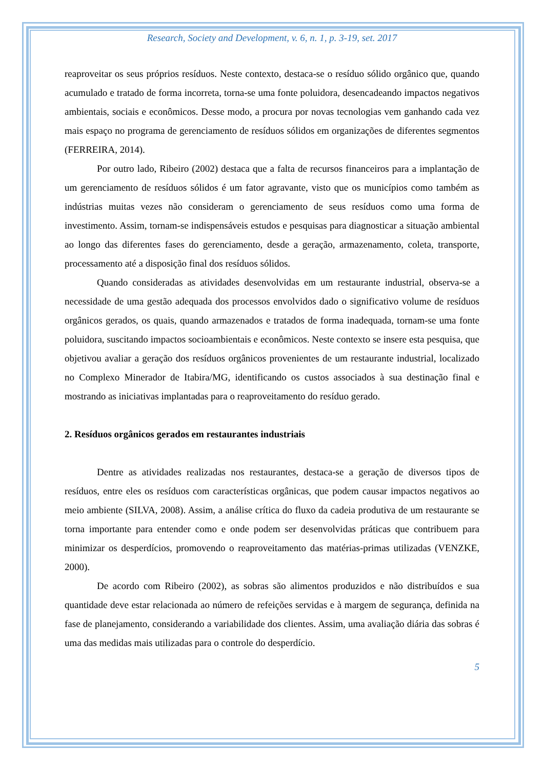Research, Society and Development, v. 6, n. 1, p. 3-19, set. 2017
reaproveitar os seus próprios resíduos. Neste contexto, destaca-se o resíduo sólido orgânico que, quando acumulado e tratado de forma incorreta, torna-se uma fonte poluidora, desencadeando impactos negativos ambientais, sociais e econômicos. Desse modo, a procura por novas tecnologias vem ganhando cada vez mais espaço no programa de gerenciamento de resíduos sólidos em organizações de diferentes segmentos (FERREIRA, 2014).
Por outro lado, Ribeiro (2002) destaca que a falta de recursos financeiros para a implantação de um gerenciamento de resíduos sólidos é um fator agravante, visto que os municípios como também as indústrias muitas vezes não consideram o gerenciamento de seus resíduos como uma forma de investimento. Assim, tornam-se indispensáveis estudos e pesquisas para diagnosticar a situação ambiental ao longo das diferentes fases do gerenciamento, desde a geração, armazenamento, coleta, transporte, processamento até a disposição final dos resíduos sólidos.
Quando consideradas as atividades desenvolvidas em um restaurante industrial, observa-se a necessidade de uma gestão adequada dos processos envolvidos dado o significativo volume de resíduos orgânicos gerados, os quais, quando armazenados e tratados de forma inadequada, tornam-se uma fonte poluidora, suscitando impactos socioambientais e econômicos. Neste contexto se insere esta pesquisa, que objetivou avaliar a geração dos resíduos orgânicos provenientes de um restaurante industrial, localizado no Complexo Minerador de Itabira/MG, identificando os custos associados à sua destinação final e mostrando as iniciativas implantadas para o reaproveitamento do resíduo gerado.
2. Resíduos orgânicos gerados em restaurantes industriais
Dentre as atividades realizadas nos restaurantes, destaca-se a geração de diversos tipos de resíduos, entre eles os resíduos com características orgânicas, que podem causar impactos negativos ao meio ambiente (SILVA, 2008). Assim, a análise crítica do fluxo da cadeia produtiva de um restaurante se torna importante para entender como e onde podem ser desenvolvidas práticas que contribuem para minimizar os desperdícios, promovendo o reaproveitamento das matérias-primas utilizadas (VENZKE, 2000).
De acordo com Ribeiro (2002), as sobras são alimentos produzidos e não distribuídos e sua quantidade deve estar relacionada ao número de refeições servidas e à margem de segurança, definida na fase de planejamento, considerando a variabilidade dos clientes. Assim, uma avaliação diária das sobras é uma das medidas mais utilizadas para o controle do desperdício.
5